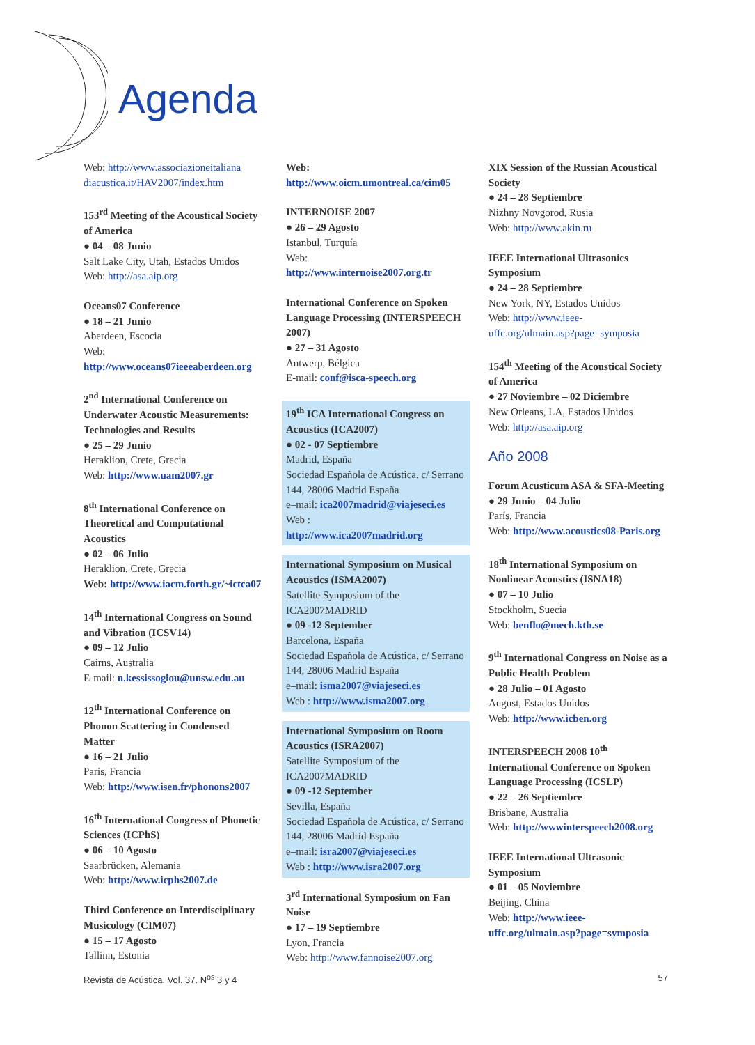Agenda
Web: http://www.associazioneitaliana diacustica.it/HAV2007/index.htm
153<sup>rd</sup> Meeting of the Acoustical Society of America
● 04 – 08 Junio
Salt Lake City, Utah, Estados Unidos
Web: http://asa.aip.org
Oceans07 Conference
● 18 – 21 Junio
Aberdeen, Escocia
Web: http://www.oceans07ieeeaberdeen.org
2<sup>nd</sup> International Conference on Underwater Acoustic Measurements: Technologies and Results
● 25 – 29 Junio
Heraklion, Crete, Grecia
Web: http://www.uam2007.gr
8<sup>th</sup> International Conference on Theoretical and Computational Acoustics
● 02 – 06 Julio
Heraklion, Crete, Grecia
Web: http://www.iacm.forth.gr/~ictca07
14<sup>th</sup> International Congress on Sound and Vibration (ICSV14)
● 09 – 12 Julio
Cairns, Australia
E-mail: n.kessissoglou@unsw.edu.au
12<sup>th</sup> International Conference on Phonon Scattering in Condensed Matter
● 16 – 21 Julio
Paris, Francia
Web: http://www.isen.fr/phonons2007
16<sup>th</sup> International Congress of Phonetic Sciences (ICPhS)
● 06 – 10 Agosto
Saarbrücken, Alemania
Web: http://www.icphs2007.de
Third Conference on Interdisciplinary Musicology (CIM07)
● 15 – 17 Agosto
Tallinn, Estonia
Web: http://www.oicm.umontreal.ca/cim05
INTERNOISE 2007
● 26 – 29 Agosto
Istanbul, Turquía
Web:
http://www.internoise2007.org.tr
International Conference on Spoken Language Processing (INTERSPEECH 2007)
● 27 – 31 Agosto
Antwerp, Bélgica
E-mail: conf@isca-speech.org
19<sup>th</sup> ICA International Congress on Acoustics (ICA2007)
● 02 - 07 Septiembre
Madrid, España
Sociedad Española de Acústica, c/ Serrano 144, 28006 Madrid España
e–mail: ica2007madrid@viajeseci.es
Web :
http://www.ica2007madrid.org
International Symposium on Musical Acoustics (ISMA2007)
Satellite Symposium of the ICA2007MADRID
● 09 -12 September
Barcelona, España
Sociedad Española de Acústica, c/ Serrano 144, 28006 Madrid España
e–mail: isma2007@viajeseci.es
Web : http://www.isma2007.org
International Symposium on Room Acoustics (ISRA2007)
Satellite Symposium of the ICA2007MADRID
● 09 -12 September
Sevilla, España
Sociedad Española de Acústica, c/ Serrano 144, 28006 Madrid España
e–mail: isra2007@viajeseci.es
Web : http://www.isra2007.org
3<sup>rd</sup> International Symposium on Fan Noise
● 17 – 19 Septiembre
Lyon, Francia
Web: http://www.fannoise2007.org
XIX Session of the Russian Acoustical Society
● 24 – 28 Septiembre
Nizhny Novgorod, Rusia
Web: http://www.akin.ru
IEEE International Ultrasonics Symposium
● 24 – 28 Septiembre
New York, NY, Estados Unidos
Web: http://www.ieee-uffc.org/ulmain.asp?page=symposia
154<sup>th</sup> Meeting of the Acoustical Society of America
● 27 Noviembre – 02 Diciembre
New Orleans, LA, Estados Unidos
Web: http://asa.aip.org
Año 2008
Forum Acusticum ASA & SFA-Meeting
● 29 Junio – 04 Julio
París, Francia
Web: http://www.acoustics08-Paris.org
18<sup>th</sup> International Symposium on Nonlinear Acoustics (ISNA18)
● 07 – 10 Julio
Stockholm, Suecia
Web: benflo@mech.kth.se
9<sup>th</sup> International Congress on Noise as a Public Health Problem
● 28 Julio – 01 Agosto
August, Estados Unidos
Web: http://www.icben.org
INTERSPEECH 2008 10<sup>th</sup> International Conference on Spoken Language Processing (ICSLP)
● 22 – 26 Septiembre
Brisbane, Australia
Web: http://wwwinterspeech2008.org
IEEE International Ultrasonic Symposium
● 01 – 05 Noviembre
Beijing, China
Web: http://www.ieee-uffc.org/ulmain.asp?page=symposia
Revista de Acústica. Vol. 37. N<sup>os</sup> 3 y 4 57